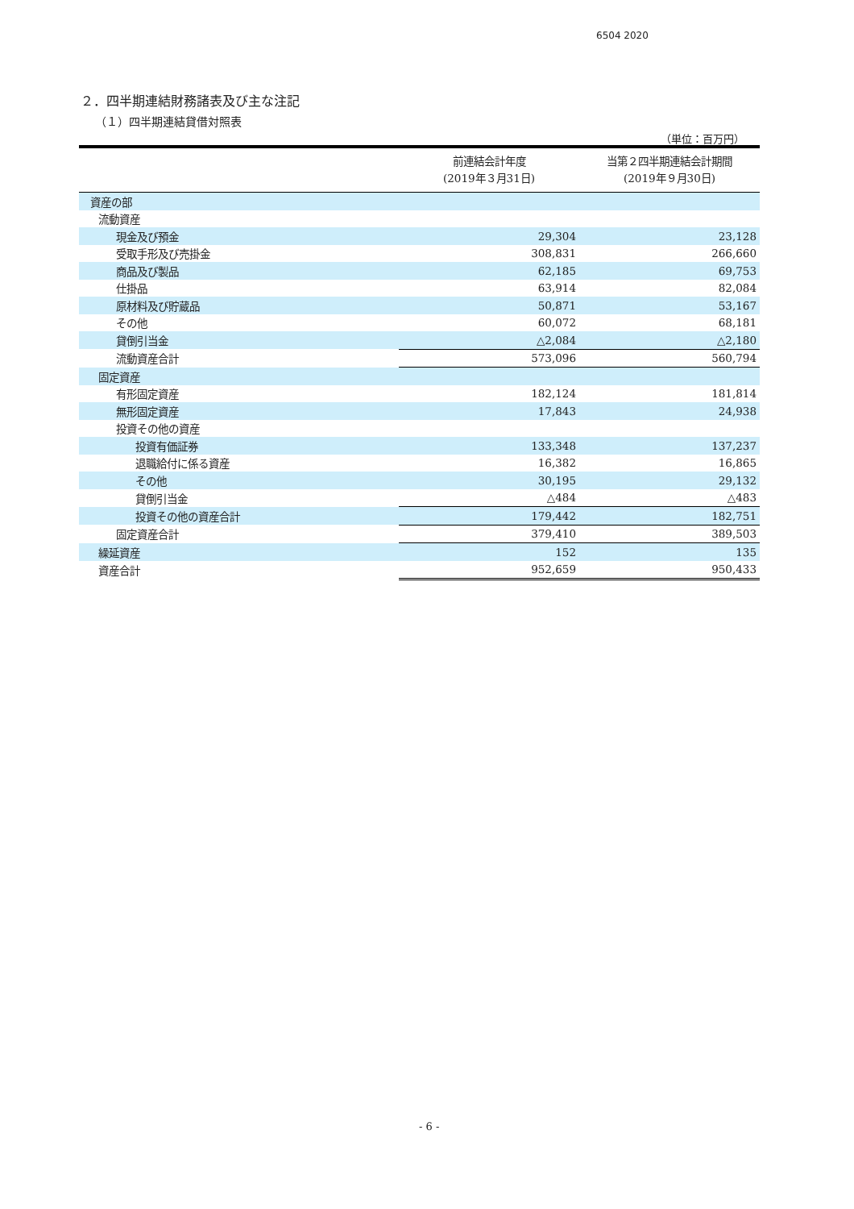6504 2020
２．四半期連結財務諸表及び主な注記
（１）四半期連結貸借対照表
（単位：百万円）
| | 前連結会計年度 (2019年３月31日) | 当第２四半期連結会計期間 (2019年９月30日) |
| --- | --- | --- |
| 資産の部 | | |
| 流動資産 | | |
| 現金及び預金 | 29,304 | 23,128 |
| 受取手形及び売掛金 | 308,831 | 266,660 |
| 商品及び製品 | 62,185 | 69,753 |
| 仕掛品 | 63,914 | 82,084 |
| 原材料及び貯蔵品 | 50,871 | 53,167 |
| その他 | 60,072 | 68,181 |
| 貸倒引当金 | △2,084 | △2,180 |
| 流動資産合計 | 573,096 | 560,794 |
| 固定資産 | | |
| 有形固定資産 | 182,124 | 181,814 |
| 無形固定資産 | 17,843 | 24,938 |
| 投資その他の資産 | | |
| 投資有価証券 | 133,348 | 137,237 |
| 退職給付に係る資産 | 16,382 | 16,865 |
| その他 | 30,195 | 29,132 |
| 貸倒引当金 | △484 | △483 |
| 投資その他の資産合計 | 179,442 | 182,751 |
| 固定資産合計 | 379,410 | 389,503 |
| 繰延資産 | 152 | 135 |
| 資産合計 | 952,659 | 950,433 |
- 6 -